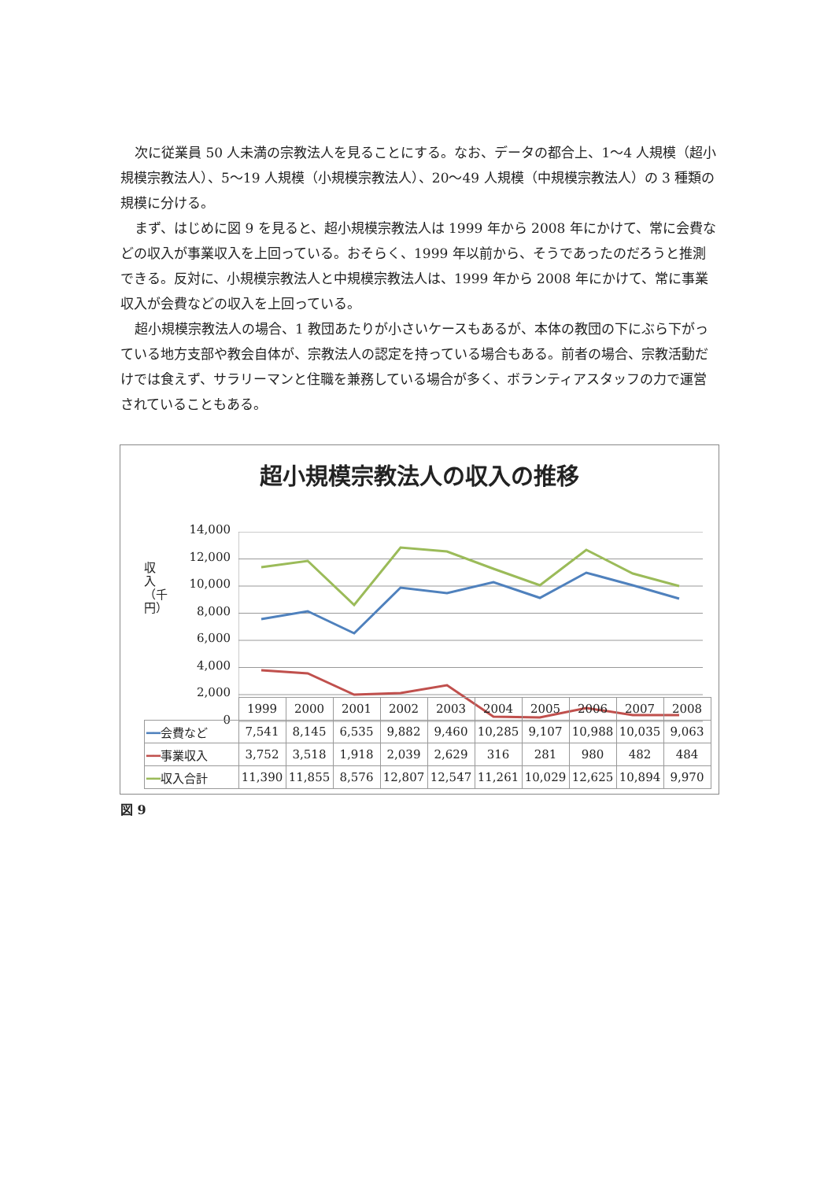次に従業員 50 人未満の宗教法人を見ることにする。なお、データの都合上、1～4 人規模（超小規模宗教法人）、5～19 人規模（小規模宗教法人）、20～49 人規模（中規模宗教法人）の 3 種類の規模に分ける。
まず、はじめに図 9 を見ると、超小規模宗教法人は 1999 年から 2008 年にかけて、常に会費などの収入が事業収入を上回っている。おそらく、1999 年以前から、そうであったのだろうと推測できる。反対に、小規模宗教法人と中規模宗教法人は、1999 年から 2008 年にかけて、常に事業収入が会費などの収入を上回っている。
超小規模宗教法人の場合、1 教団あたりが小さいケースもあるが、本体の教団の下にぶら下がっている地方支部や教会自体が、宗教法人の認定を持っている場合もある。前者の場合、宗教活動だけでは食えず、サラリーマンと住職を兼務している場合が多く、ボランティアスタッフの力で運営されていることもある。
超小規模宗教法人の収入の推移
収入（千円）
14,000
12,000
10,000
8,000
6,000
4,000
2,000
0
| | 1999 | 2000 | 2001 | 2002 | 2003 | 2004 | 2005 | 2006 | 2007 | 2008 |
| --- | --- | --- | --- | --- | --- | --- | --- | --- | --- | --- |
| ━━ 会費など | 7,541 | 8,145 | 6,535 | 9,882 | 9,460 | 10,285 | 9,107 | 10,988 | 10,035 | 9,063 |
| ━━ 事業収入 | 3,752 | 3,518 | 1,918 | 2,039 | 2,629 | 316 | 281 | 980 | 482 | 484 |
| ━━ 収入合計 | 11,390 | 11,855 | 8,576 | 12,807 | 12,547 | 11,261 | 10,029 | 12,625 | 10,894 | 9,970 |
図 9